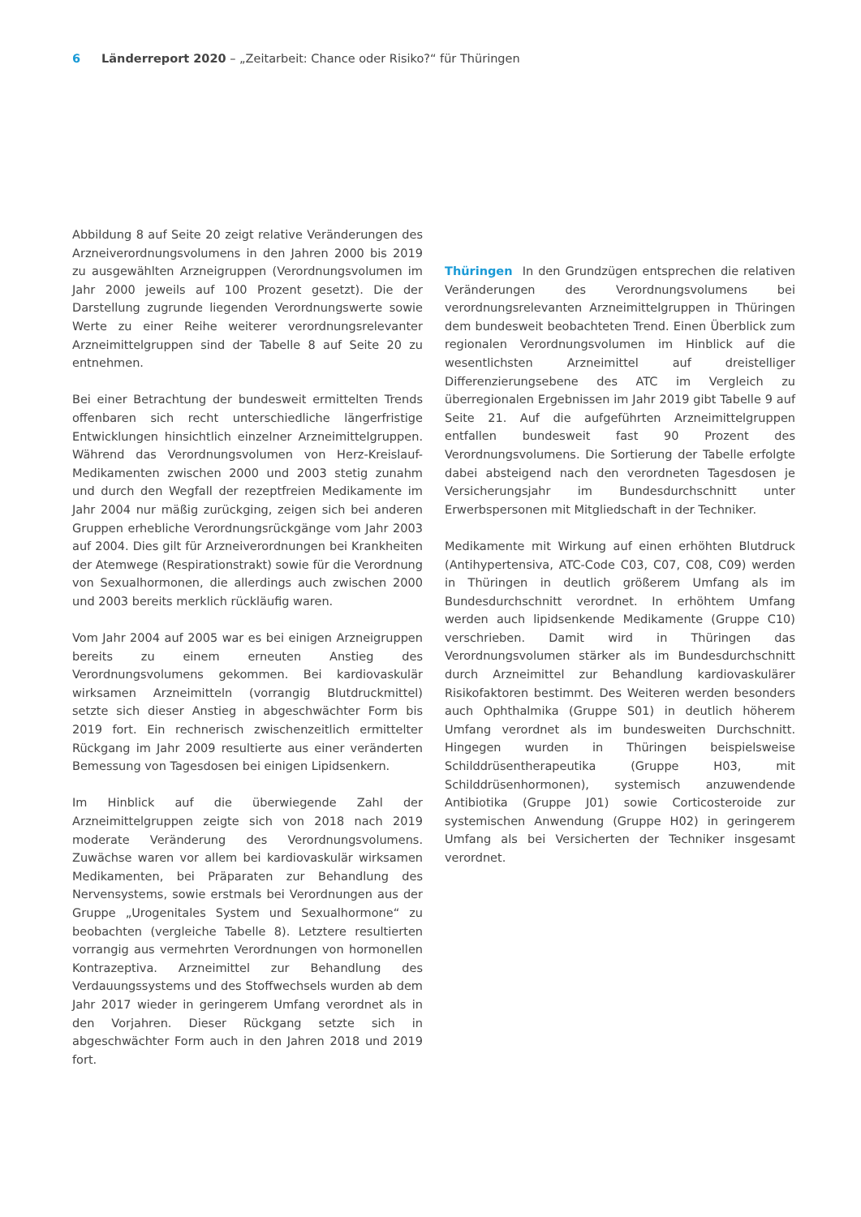6 Länderreport 2020 – „Zeitarbeit: Chance oder Risiko?“ für Thüringen
Abbildung 8 auf Seite 20 zeigt relative Veränderungen des Arzneiverordnungsvolumens in den Jahren 2000 bis 2019 zu ausgewählten Arzneigruppen (Verordnungsvolumen im Jahr 2000 jeweils auf 100 Prozent gesetzt). Die der Darstellung zugrunde liegenden Verordnungswerte sowie Werte zu einer Reihe weiterer verordnungsrelevanter Arzneimittelgruppen sind der Tabelle 8 auf Seite 20 zu entnehmen.
Bei einer Betrachtung der bundesweit ermittelten Trends offenbaren sich recht unterschiedliche längerfristige Entwicklungen hinsichtlich einzelner Arzneimittelgruppen. Während das Verordnungsvolumen von Herz-Kreislauf-Medikamenten zwischen 2000 und 2003 stetig zunahm und durch den Wegfall der rezeptfreien Medikamente im Jahr 2004 nur mäßig zurückging, zeigen sich bei anderen Gruppen erhebliche Verordnungsrückgänge vom Jahr 2003 auf 2004. Dies gilt für Arzneiverordnungen bei Krankheiten der Atemwege (Respirationstrakt) sowie für die Verordnung von Sexualhormonen, die allerdings auch zwischen 2000 und 2003 bereits merklich rückläufig waren.
Vom Jahr 2004 auf 2005 war es bei einigen Arzneigruppen bereits zu einem erneuten Anstieg des Verordnungsvolumens gekommen. Bei kardiovaskulär wirksamen Arzneimitteln (vorrangig Blutdruckmittel) setzte sich dieser Anstieg in abgeschwächter Form bis 2019 fort. Ein rechnerisch zwischenzeitlich ermittelter Rückgang im Jahr 2009 resultierte aus einer veränderten Bemessung von Tagesdosen bei einigen Lipidsenkern.
Im Hinblick auf die überwiegende Zahl der Arzneimittelgruppen zeigte sich von 2018 nach 2019 moderate Veränderung des Verordnungsvolumens. Zuwächse waren vor allem bei kardiovaskulär wirksamen Medikamenten, bei Präparaten zur Behandlung des Nervensystems, sowie erstmals bei Verordnungen aus der Gruppe „Urogenitales System und Sexualhormone“ zu beobachten (vergleiche Tabelle 8). Letztere resultierten vorrangig aus vermehrten Verordnungen von hormonellen Kontrazeptiva. Arzneimittel zur Behandlung des Verdauungssystems und des Stoffwechsels wurden ab dem Jahr 2017 wieder in geringerem Umfang verordnet als in den Vorjahren. Dieser Rückgang setzte sich in abgeschwächter Form auch in den Jahren 2018 und 2019 fort.
Thüringen In den Grundzügen entsprechen die relativen Veränderungen des Verordnungsvolumens bei verordnungsrelevanten Arzneimittelgruppen in Thüringen dem bundesweit beobachteten Trend. Einen Überblick zum regionalen Verordnungsvolumen im Hinblick auf die wesentlichsten Arzneimittel auf dreistelliger Differenzierungsebene des ATC im Vergleich zu überregionalen Ergebnissen im Jahr 2019 gibt Tabelle 9 auf Seite 21. Auf die aufgeführten Arzneimittelgruppen entfallen bundesweit fast 90 Prozent des Verordnungsvolumens. Die Sortierung der Tabelle erfolgte dabei absteigend nach den verordneten Tagesdosen je Versicherungsjahr im Bundesdurchschnitt unter Erwerbspersonen mit Mitgliedschaft in der Techniker.
Medikamente mit Wirkung auf einen erhöhten Blutdruck (Antihypertensiva, ATC-Code C03, C07, C08, C09) werden in Thüringen in deutlich größerem Umfang als im Bundesdurchschnitt verordnet. In erhöhtem Umfang werden auch lipidsenkende Medikamente (Gruppe C10) verschrieben. Damit wird in Thüringen das Verordnungsvolumen stärker als im Bundesdurchschnitt durch Arzneimittel zur Behandlung kardiovaskulärer Risikofaktoren bestimmt. Des Weiteren werden besonders auch Ophthalmika (Gruppe S01) in deutlich höherem Umfang verordnet als im bundesweiten Durchschnitt. Hingegen wurden in Thüringen beispielsweise Schilddrüsentherapeutika (Gruppe H03, mit Schilddrüsenhormonen), systemisch anzuwendende Antibiotika (Gruppe J01) sowie Corticosteroide zur systemischen Anwendung (Gruppe H02) in geringerem Umfang als bei Versicherten der Techniker insgesamt verordnet.